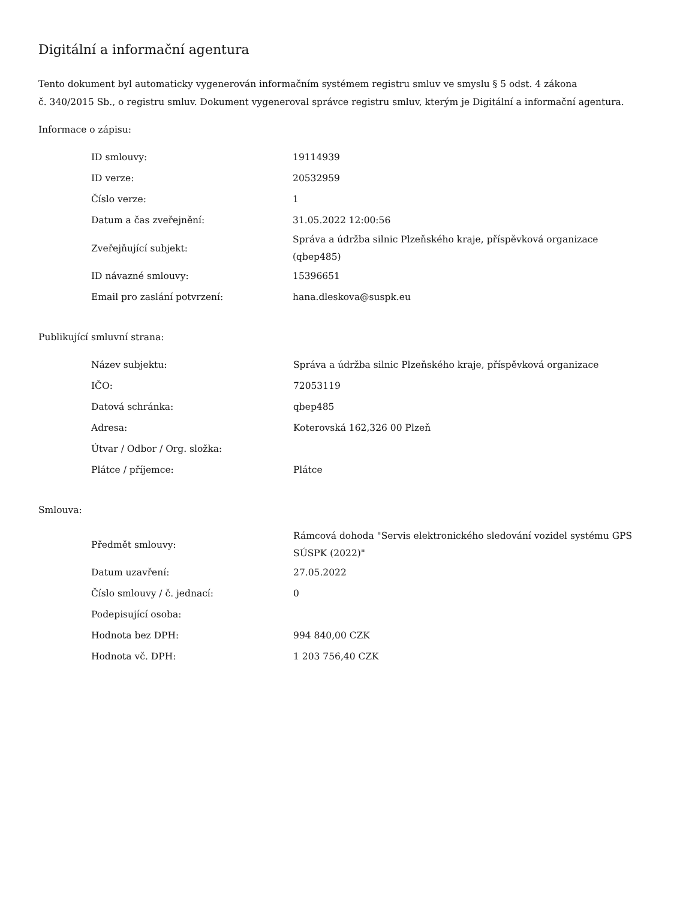Digitální a informační agentura
Tento dokument byl automaticky vygenerován informačním systémem registru smluv ve smyslu § 5 odst. 4 zákona
č. 340/2015 Sb., o registru smluv. Dokument vygeneroval správce registru smluv, kterým je Digitální a informační agentura.
Informace o zápisu:
| ID smlouvy: | 19114939 |
| ID verze: | 20532959 |
| Číslo verze: | 1 |
| Datum a čas zveřejnění: | 31.05.2022 12:00:56 |
| Zveřejňující subjekt: | Správa a údržba silnic Plzeňského kraje, příspěvková organizace (qbep485) |
| ID návazné smlouvy: | 15396651 |
| Email pro zaslání potvrzení: | hana.dleskova@suspk.eu |
Publikující smluvní strana:
| Název subjektu: | Správa a údržba silnic Plzeňského kraje, příspěvková organizace |
| IČO: | 72053119 |
| Datová schránka: | qbep485 |
| Adresa: | Koterovská 162,326 00 Plzeň |
| Útvar / Odbor / Org. složka: | |
| Plátce / příjemce: | Plátce |
Smlouva:
| Předmět smlouvy: | Rámcová dohoda "Servis elektronického sledování vozidel systému GPS SÚSPK (2022)" |
| Datum uzavření: | 27.05.2022 |
| Číslo smlouvy / č. jednací: | 0 |
| Podepisující osoba: | |
| Hodnota bez DPH: | 994 840,00 CZK |
| Hodnota vč. DPH: | 1 203 756,40 CZK |